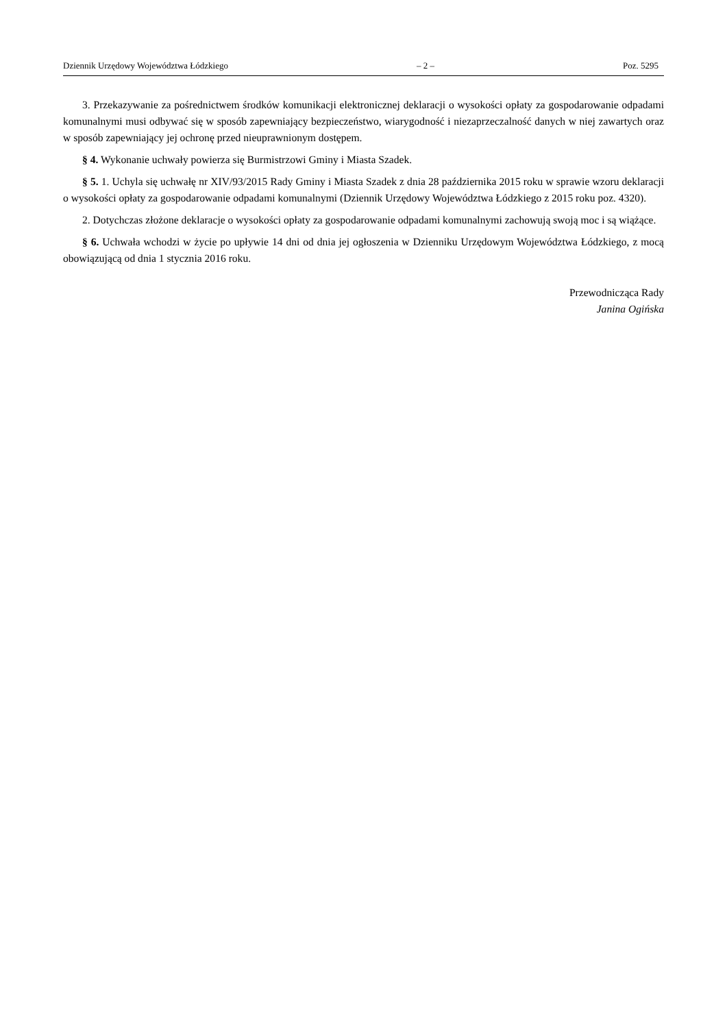Dziennik Urzędowy Województwa Łódzkiego – 2 – Poz. 5295
3. Przekazywanie za pośrednictwem środków komunikacji elektronicznej deklaracji o wysokości opłaty za gospodarowanie odpadami komunalnymi musi odbywać się w sposób zapewniający bezpieczeństwo, wiarygodność i niezaprzeczalność danych w niej zawartych oraz w sposób zapewniający jej ochronę przed nieuprawnionym dostępem.
§ 4. Wykonanie uchwały powierza się Burmistrzowi Gminy i Miasta Szadek.
§ 5. 1. Uchyla się uchwałę nr XIV/93/2015 Rady Gminy i Miasta Szadek z dnia 28 października 2015 roku w sprawie wzoru deklaracji o wysokości opłaty za gospodarowanie odpadami komunalnymi (Dziennik Urzędowy Województwa Łódzkiego z 2015 roku poz. 4320).
2. Dotychczas złożone deklaracje o wysokości opłaty za gospodarowanie odpadami komunalnymi zachowują swoją moc i są wiążące.
§ 6. Uchwała wchodzi w życie po upływie 14 dni od dnia jej ogłoszenia w Dzienniku Urzędowym Województwa Łódzkiego, z mocą obowiązującą od dnia 1 stycznia 2016 roku.
Przewodnicząca Rady
Janina Ogińska